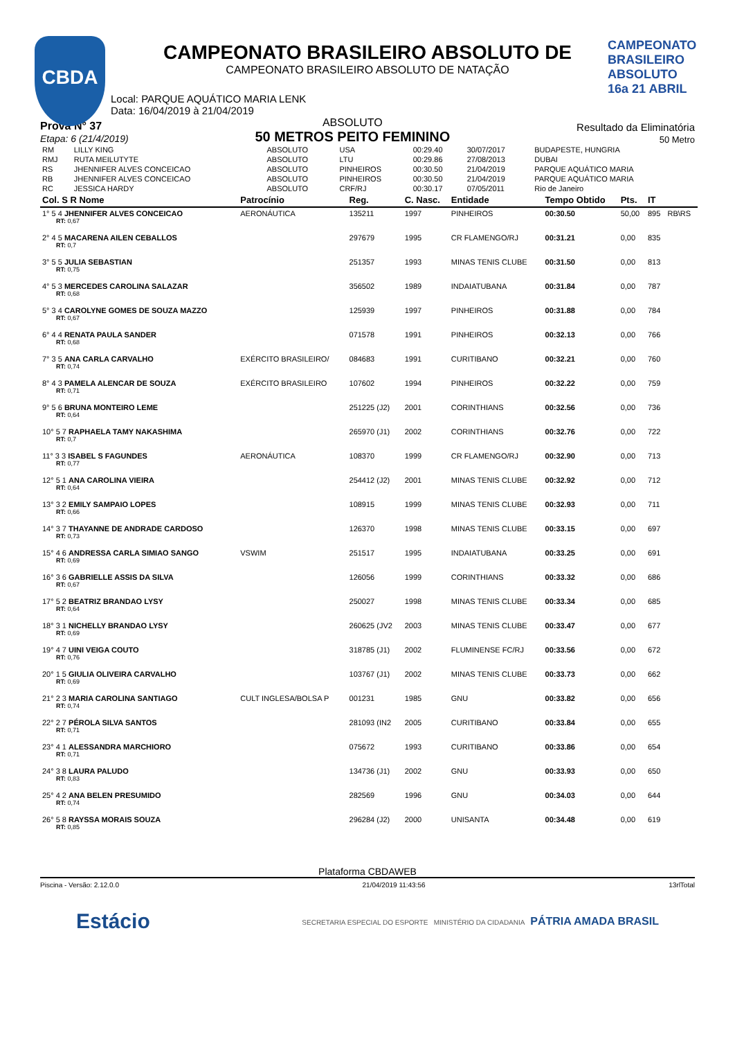CBDA
CAMPEONATO BRASILEIRO ABSOLUTO 16a 21 ABRIL
CAMPEONATO BRASILEIRO ABSOLUTO DE
CAMPEONATO BRASILEIRO ABSOLUTO DE NATAÇÃO
Local: PARQUE AQUÁTICO MARIA LENK
Data: 16/04/2019 à 21/04/2019
Prova N° 37
Etapa: 6 (21/4/2019)
ABSOLUTO
50 METROS PEITO FEMININO
Resultado da Eliminatória
50 Metro
| RM | LILLY KING | ABSOLUTO | USA | 00:29.40 | 30/07/2017 | BUDAPESTE, HUNGRIA |
| RMJ | RUTA MEILUTYTE | ABSOLUTO | LTU | 00:29.86 | 27/08/2013 | DUBAI |
| RS | JHENNIFER ALVES CONCEICAO | ABSOLUTO | PINHEIROS | 00:30.50 | 21/04/2019 | PARQUE AQUÁTICO MARIA |
| RB | JHENNIFER ALVES CONCEICAO | ABSOLUTO | PINHEIROS | 00:30.50 | 21/04/2019 | PARQUE AQUÁTICO MARIA |
| RC | JESSICA HARDY | ABSOLUTO | CRF/RJ | 00:30.17 | 07/05/2011 | Rio de Janeiro |
| Col. S R Nome | Patrocínio | Reg. | C. Nasc. | Entidade | Tempo Obtido | Pts. | IT | |
| --- | --- | --- | --- | --- | --- | --- | --- | --- |
| 1° 5 4 JHENNIFER ALVES CONCEICAO RT: 0,67 | AERONÁUTICA | 135211 | 1997 | PINHEIROS | 00:30.50 | 50,00 | 895 | RB\RS |
| 2° 4 5 MACARENA AILEN CEBALLOS RT: 0,7 | | 297679 | 1995 | CR FLAMENGO/RJ | 00:31.21 | 0,00 | 835 | |
| 3° 5 5 JULIA SEBASTIAN RT: 0,75 | | 251357 | 1993 | MINAS TENIS CLUBE | 00:31.50 | 0,00 | 813 | |
| 4° 5 3 MERCEDES CAROLINA SALAZAR RT: 0,68 | | 356502 | 1989 | INDAIATUBANA | 00:31.84 | 0,00 | 787 | |
| 5° 3 4 CAROLYNE GOMES DE SOUZA MAZZO RT: 0,67 | | 125939 | 1997 | PINHEIROS | 00:31.88 | 0,00 | 784 | |
| 6° 4 4 RENATA PAULA SANDER RT: 0,68 | | 071578 | 1991 | PINHEIROS | 00:32.13 | 0,00 | 766 | |
| 7° 3 5 ANA CARLA CARVALHO RT: 0,74 | EXÉRCITO BRASILEIRO/ | 084683 | 1991 | CURITIBANO | 00:32.21 | 0,00 | 760 | |
| 8° 4 3 PAMELA ALENCAR DE SOUZA RT: 0,71 | EXÉRCITO BRASILEIRO | 107602 | 1994 | PINHEIROS | 00:32.22 | 0,00 | 759 | |
| 9° 5 6 BRUNA MONTEIRO LEME RT: 0,64 | | 251225 (J2) | 2001 | CORINTHIANS | 00:32.56 | 0,00 | 736 | |
| 10° 5 7 RAPHAELA TAMY NAKASHIMA RT: 0,7 | | 265970 (J1) | 2002 | CORINTHIANS | 00:32.76 | 0,00 | 722 | |
| 11° 3 3 ISABEL S FAGUNDES RT: 0,77 | AERONÁUTICA | 108370 | 1999 | CR FLAMENGO/RJ | 00:32.90 | 0,00 | 713 | |
| 12° 5 1 ANA CAROLINA VIEIRA RT: 0,64 | | 254412 (J2) | 2001 | MINAS TENIS CLUBE | 00:32.92 | 0,00 | 712 | |
| 13° 3 2 EMILY SAMPAIO LOPES RT: 0,66 | | 108915 | 1999 | MINAS TENIS CLUBE | 00:32.93 | 0,00 | 711 | |
| 14° 3 7 THAYANNE DE ANDRADE CARDOSO RT: 0,73 | | 126370 | 1998 | MINAS TENIS CLUBE | 00:33.15 | 0,00 | 697 | |
| 15° 4 6 ANDRESSA CARLA SIMIAO SANGO RT: 0,69 | VSWIM | 251517 | 1995 | INDAIATUBANA | 00:33.25 | 0,00 | 691 | |
| 16° 3 6 GABRIELLE ASSIS DA SILVA RT: 0,67 | | 126056 | 1999 | CORINTHIANS | 00:33.32 | 0,00 | 686 | |
| 17° 5 2 BEATRIZ BRANDAO LYSY RT: 0,64 | | 250027 | 1998 | MINAS TENIS CLUBE | 00:33.34 | 0,00 | 685 | |
| 18° 3 1 NICHELLY BRANDAO LYSY RT: 0,69 | | 260625 (JV2 | 2003 | MINAS TENIS CLUBE | 00:33.47 | 0,00 | 677 | |
| 19° 4 7 UINI VEIGA COUTO RT: 0,76 | | 318785 (J1) | 2002 | FLUMINENSE FC/RJ | 00:33.56 | 0,00 | 672 | |
| 20° 1 5 GIULIA OLIVEIRA CARVALHO RT: 0,69 | | 103767 (J1) | 2002 | MINAS TENIS CLUBE | 00:33.73 | 0,00 | 662 | |
| 21° 2 3 MARIA CAROLINA SANTIAGO RT: 0,74 | CULT INGLESA/BOLSA P | 001231 | 1985 | GNU | 00:33.82 | 0,00 | 656 | |
| 22° 2 7 PÉROLA SILVA SANTOS RT: 0,71 | | 281093 (IN2 | 2005 | CURITIBANO | 00:33.84 | 0,00 | 655 | |
| 23° 4 1 ALESSANDRA MARCHIORO RT: 0,71 | | 075672 | 1993 | CURITIBANO | 00:33.86 | 0,00 | 654 | |
| 24° 3 8 LAURA PALUDO RT: 0,83 | | 134736 (J1) | 2002 | GNU | 00:33.93 | 0,00 | 650 | |
| 25° 4 2 ANA BELEN PRESUMIDO RT: 0,74 | | 282569 | 1996 | GNU | 00:34.03 | 0,00 | 644 | |
| 26° 5 8 RAYSSA MORAIS SOUZA RT: 0,85 | | 296284 (J2) | 2000 | UNISANTA | 00:34.48 | 0,00 | 619 | |
Plataforma CBDAWEB
Piscina - Versão: 2.12.0.0 21/04/2019 11:43:56 13rlTotal
Estácio SECRETARIA ESPECIAL DO ESPORTE MINISTÉRIO DA CIDADANIA PÁTRIA AMADA BRASIL